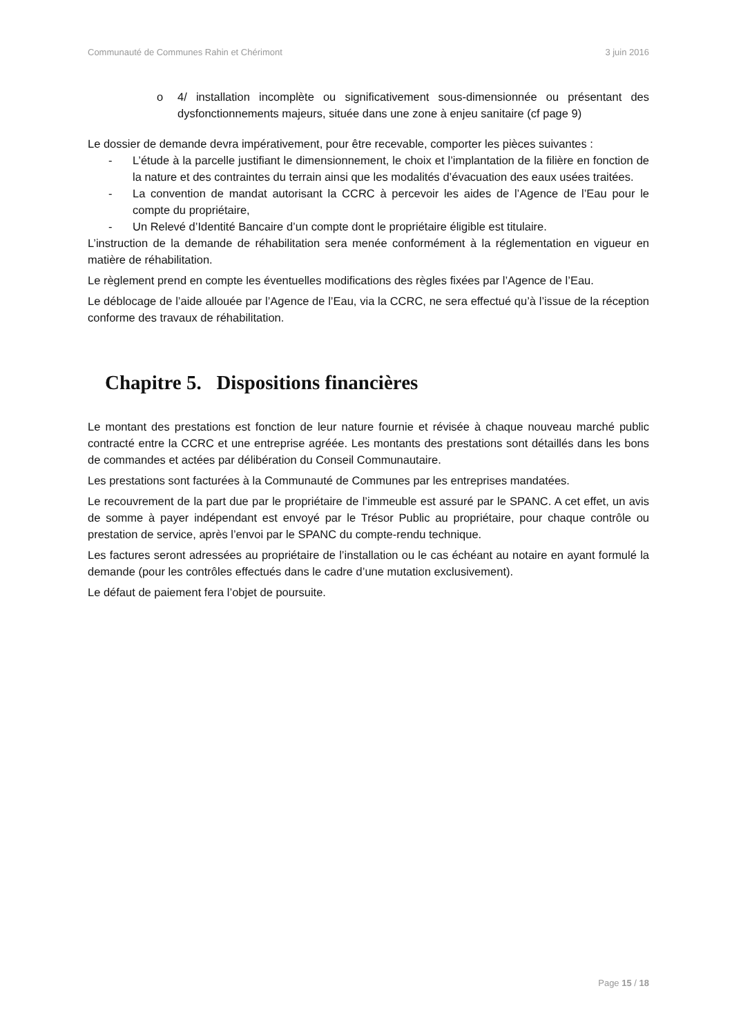Communauté de Communes Rahin et Chérimont 3 juin 2016
o 4/ installation incomplète ou significativement sous-dimensionnée ou présentant des dysfonctionnements majeurs, située dans une zone à enjeu sanitaire (cf page 9)
Le dossier de demande devra impérativement, pour être recevable, comporter les pièces suivantes :
- L’étude à la parcelle justifiant le dimensionnement, le choix et l’implantation de la filière en fonction de la nature et des contraintes du terrain ainsi que les modalités d’évacuation des eaux usées traitées.
- La convention de mandat autorisant la CCRC à percevoir les aides de l’Agence de l’Eau pour le compte du propriétaire,
- Un Relevé d’Identité Bancaire d’un compte dont le propriétaire éligible est titulaire.
L’instruction de la demande de réhabilitation sera menée conformément à la réglementation en vigueur en matière de réhabilitation.
Le règlement prend en compte les éventuelles modifications des règles fixées par l’Agence de l’Eau.
Le déblocage de l’aide allouée par l’Agence de l’Eau, via la CCRC, ne sera effectué qu’à l’issue de la réception conforme des travaux de réhabilitation.
Chapitre 5. Dispositions financières
Le montant des prestations est fonction de leur nature fournie et révisée à chaque nouveau marché public contracté entre la CCRC et une entreprise agréée. Les montants des prestations sont détaillés dans les bons de commandes et actées par délibération du Conseil Communautaire.
Les prestations sont facturées à la Communauté de Communes par les entreprises mandatées.
Le recouvrement de la part due par le propriétaire de l’immeuble est assuré par le SPANC. A cet effet, un avis de somme à payer indépendant est envoyé par le Trésor Public au propriétaire, pour chaque contrôle ou prestation de service, après l’envoi par le SPANC du compte-rendu technique.
Les factures seront adressées au propriétaire de l’installation ou le cas échéant au notaire en ayant formulé la demande (pour les contrôles effectués dans le cadre d’une mutation exclusivement).
Le défaut de paiement fera l’objet de poursuite.
Page 15 / 18